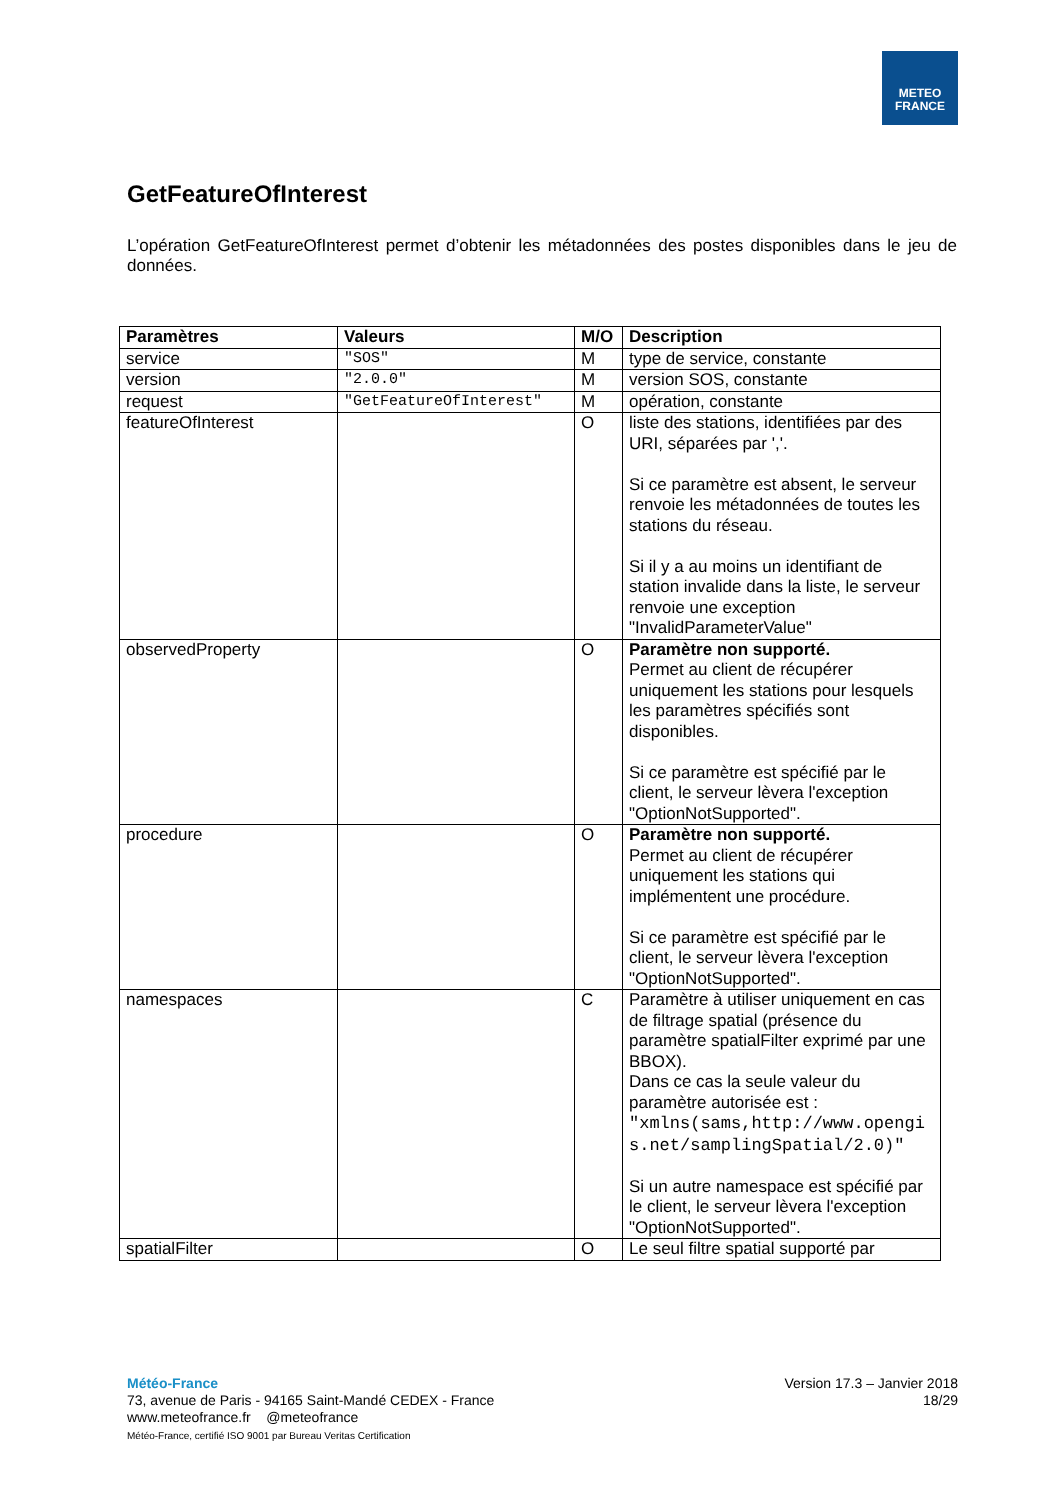METEO
FRANCE
GetFeatureOfInterest
L’opération GetFeatureOfInterest permet d’obtenir les métadonnées des postes disponibles dans le jeu de données.
| Paramètres | Valeurs | M/O | Description |
| --- | --- | --- | --- |
| service | "SOS" | M | type de service, constante |
| version | "2.0.0" | M | version SOS, constante |
| request | "GetFeatureOfInterest" | M | opération, constante |
| featureOfInterest | | O | liste des stations, identifiées par des URI, séparées par ','. Si ce paramètre est absent, le serveur renvoie les métadonnées de toutes les stations du réseau. Si il y a au moins un identifiant de station invalide dans la liste, le serveur renvoie une exception "InvalidParameterValue" |
| observedProperty | | O | Paramètre non supporté. Permet au client de récupérer uniquement les stations pour lesquels les paramètres spécifiés sont disponibles. Si ce paramètre est spécifié par le client, le serveur lèvera l'exception "OptionNotSupported". |
| procedure | | O | Paramètre non supporté. Permet au client de récupérer uniquement les stations qui implémentent une procédure. Si ce paramètre est spécifié par le client, le serveur lèvera l'exception "OptionNotSupported". |
| namespaces | | C | Paramètre à utiliser uniquement en cas de filtrage spatial (présence du paramètre spatialFilter exprimé par une BBOX). Dans ce cas la seule valeur du paramètre autorisée est : "xmlns(sams,http://www.opengis.net/samplingSpatial/2.0)" Si un autre namespace est spécifié par le client, le serveur lèvera l'exception "OptionNotSupported". |
| spatialFilter | | O | Le seul filtre spatial supporté par |
Version 17.3 – Janvier 2018
18/29
Météo-France
73, avenue de Paris - 94165 Saint-Mandé CEDEX - France
www.meteofrance.fr @meteofrance
Météo-France, certifié ISO 9001 par Bureau Veritas Certification